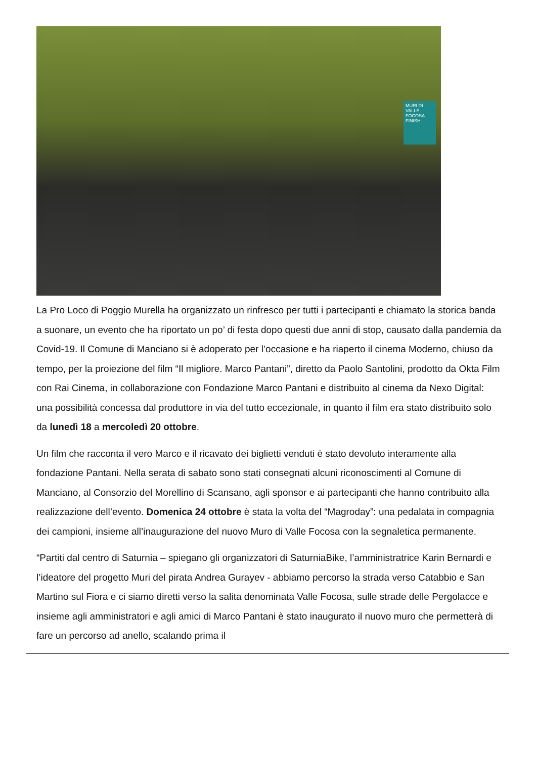MURI DI VALLE FOCOSA FINISH
La Pro Loco di Poggio Murella ha organizzato un rinfresco per tutti i partecipanti e chiamato la storica banda a suonare, un evento che ha riportato un po’ di festa dopo questi due anni di stop, causato dalla pandemia da Covid-19. Il Comune di Manciano si è adoperato per l’occasione e ha riaperto il cinema Moderno, chiuso da tempo, per la proiezione del film “Il migliore. Marco Pantani”, diretto da Paolo Santolini, prodotto da Okta Film con Rai Cinema, in collaborazione con Fondazione Marco Pantani e distribuito al cinema da Nexo Digital: una possibilità concessa dal produttore in via del tutto eccezionale, in quanto il film era stato distribuito solo da lunedì 18 a mercoledì 20 ottobre.
Un film che racconta il vero Marco e il ricavato dei biglietti venduti è stato devoluto interamente alla fondazione Pantani. Nella serata di sabato sono stati consegnati alcuni riconoscimenti al Comune di Manciano, al Consorzio del Morellino di Scansano, agli sponsor e ai partecipanti che hanno contribuito alla realizzazione dell’evento. Domenica 24 ottobre è stata la volta del “Magroday”: una pedalata in compagnia dei campioni, insieme all’inaugurazione del nuovo Muro di Valle Focosa con la segnaletica permanente.
“Partiti dal centro di Saturnia – spiegano gli organizzatori di SaturniaBike, l’amministratrice Karin Bernardi e l’ideatore del progetto Muri del pirata Andrea Gurayev - abbiamo percorso la strada verso Catabbio e San Martino sul Fiora e ci siamo diretti verso la salita denominata Valle Focosa, sulle strade delle Pergolacce e insieme agli amministratori e agli amici di Marco Pantani è stato inaugurato il nuovo muro che permetterà di fare un percorso ad anello, scalando prima il